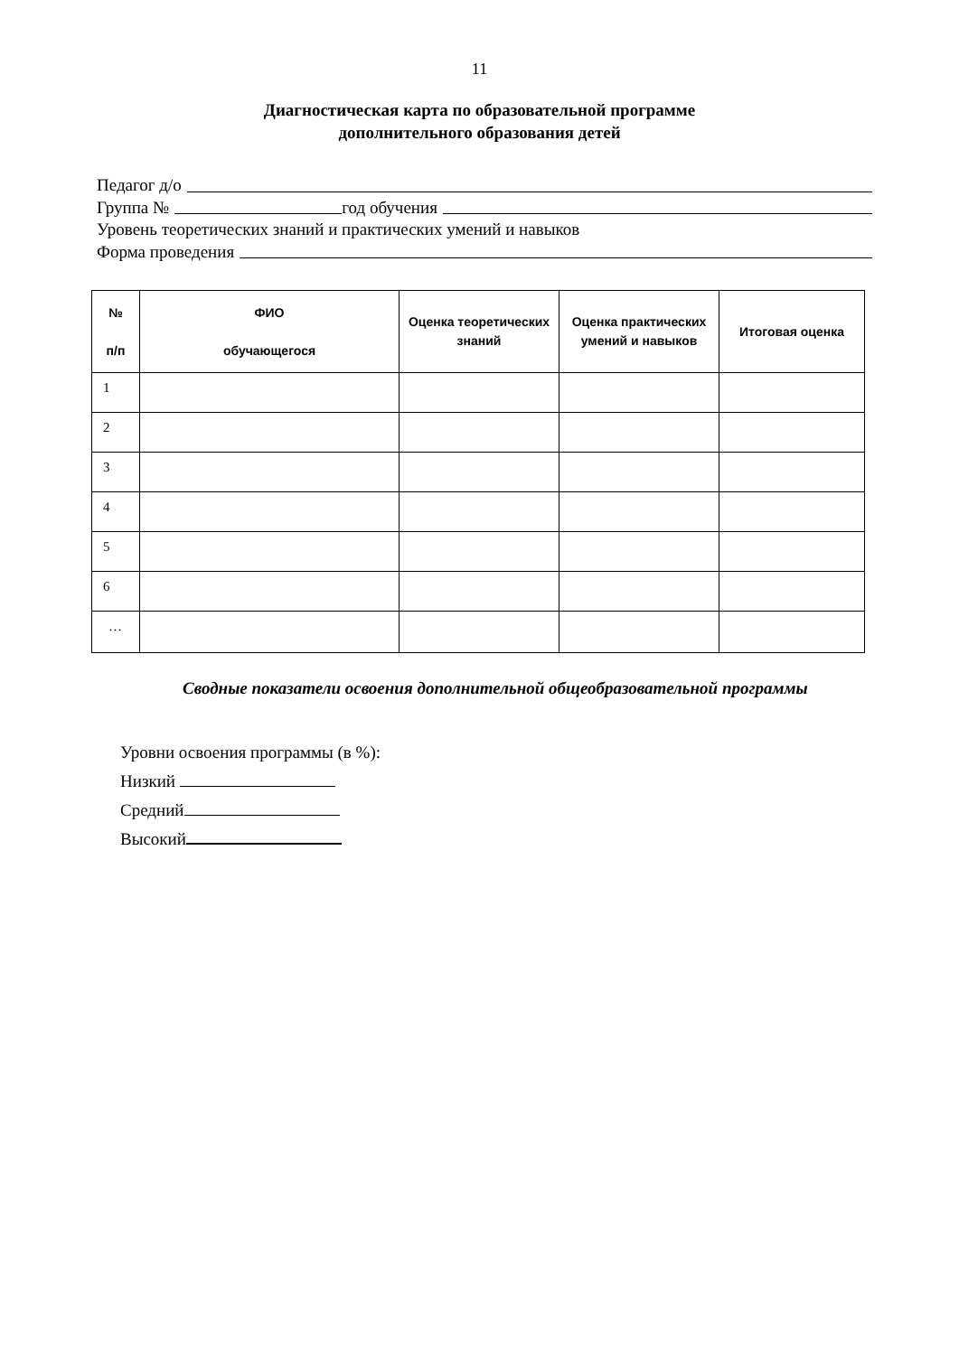11
Диагностическая карта по образовательной программе
дополнительного образования детей
Педагог д/о
Группа № год обучения
Уровень теоретических знаний и практических умений и навыков
Форма проведения
| № п/п | ФИО обучающегося | Оценка теоретических знаний | Оценка практических умений и навыков | Итоговая оценка |
| --- | --- | --- | --- | --- |
| 1 | | | | |
| 2 | | | | |
| 3 | | | | |
| 4 | | | | |
| 5 | | | | |
| 6 | | | | |
| … | | | | |
Сводные показатели освоения дополнительной общеобразовательной программы
Уровни освоения программы (в %):
Низкий
Средний
Высокий